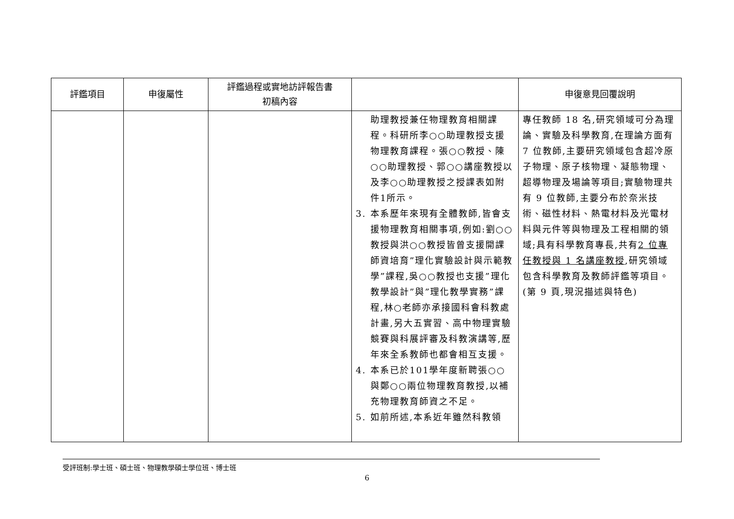| 評鑑項目 | 申復屬性 | 評鑑過程或實地訪評報告書 初稿內容 | | 申復意見回覆說明 |
| --- | --- | --- | --- | --- |
| | | | 助理教授兼任物理教育相關課程。科研所李○○助理教授支援物理教育課程。張○○教授、陳○○助理教授、郭○○講座教授以及李○○助理教授之授課表如附件1所示。 3. 本系歷年來現有全體教師,皆會支援物理教育相關事項,例如:劉○○教授與洪○○教授皆曾支援開課師資培育”理化實驗設計與示範教學”課程,吳○○教授也支援”理化教學設計”與”理化教學實務”課程,林○老師亦承接國科會科教處計畫,另大五實習、高中物理實驗競賽與科展評審及科教演講等,歷年來全系教師也都會相互支援。 4. 本系已於101學年度新聘張○○與鄭○○兩位物理教育教授,以補充物理教育師資之不足。 5. 如前所述,本系近年雖然科教領 | 專任教師 18 名,研究領域可分為理論、實驗及科學教育,在理論方面有 7 位教師,主要研究領域包含超冷原子物理、原子核物理、凝態物理、超導物理及場論等項目;實驗物理共有 9 位教師,主要分布於奈米技術、磁性材料、熱電材料及光電材料與元件等與物理及工程相關的領域;具有科學教育專長,共有 2 位專任教授與 1 名講座教授 ,研究領域包含科學教育及教師評鑑等項目。(第 9 頁,現況描述與特色) |
受評班制:學士班、碩士班、物理教學碩士學位班、博士班
6